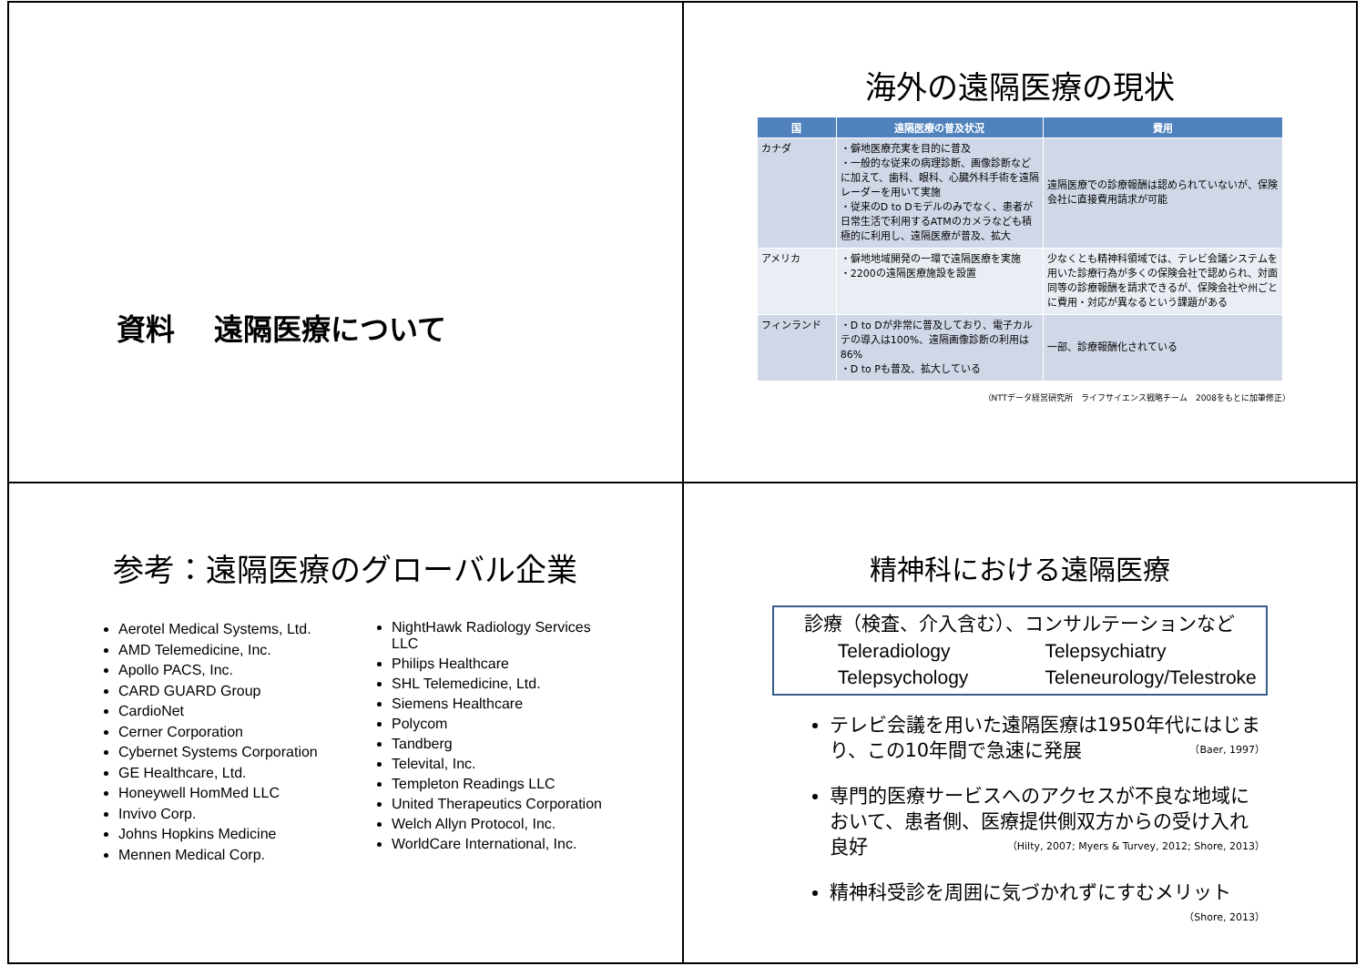資料　 遠隔医療について
海外の遠隔医療の現状
| 国 | 遠隔医療の普及状況 | 費用 |
| --- | --- | --- |
| カナダ | ・僻地医療充実を目的に普及 ・一般的な従来の病理診断、画像診断などに加えて、歯科、眼科、心臓外科手術を遠隔レーダーを用いて実施 ・従来のD to Dモデルのみでなく、患者が日常生活で利用するATMのカメラなども積極的に利用し、遠隔医療が普及、拡大 | 遠隔医療での診療報酬は認められていないが、保険会社に直接費用請求が可能 |
| アメリカ | ・僻地地域開発の一環で遠隔医療を実施 ・2200の遠隔医療施設を設置 | 少なくとも精神科領域では、テレビ会議システムを用いた診療行為が多くの保険会社で認められ、対面同等の診療報酬を請求できるが、保険会社や州ごとに費用・対応が異なるという課題がある |
| フィンランド | ・D to Dが非常に普及しており、電子カルテの導入は100%、遠隔画像診断の利用は86% ・D to Pも普及、拡大している | 一部、診療報酬化されている |
（NTTデータ経営研究所　ライフサイエンス戦略チーム　2008をもとに加筆修正）
参考：遠隔医療のグローバル企業
Aerotel Medical Systems, Ltd.
AMD Telemedicine, Inc.
Apollo PACS, Inc.
CARD GUARD Group
CardioNet
Cerner Corporation
Cybernet Systems Corporation
GE Healthcare, Ltd.
Honeywell HomMed LLC
Invivo Corp.
Johns Hopkins Medicine
Mennen Medical Corp.
NightHawk Radiology Services LLC
Philips Healthcare
SHL Telemedicine, Ltd.
Siemens Healthcare
Polycom
Tandberg
Televital, Inc.
Templeton Readings LLC
United Therapeutics Corporation
Welch Allyn Protocol, Inc.
WorldCare International, Inc.
精神科における遠隔医療
診療（検査、介入含む）、コンサルテーションなど
Teleradiology Telepsychiatry Telepsychology Teleneurology/Telestroke
テレビ会議を用いた遠隔医療は1950年代にはじまり、この10年間で急速に発展 （Baer, 1997）
専門的医療サービスへのアクセスが不良な地域において、患者側、医療提供側双方からの受け入れ良好 （Hilty, 2007; Myers & Turvey, 2012; Shore, 2013）
精神科受診を周囲に気づかれずにすむメリット
（Shore, 2013）